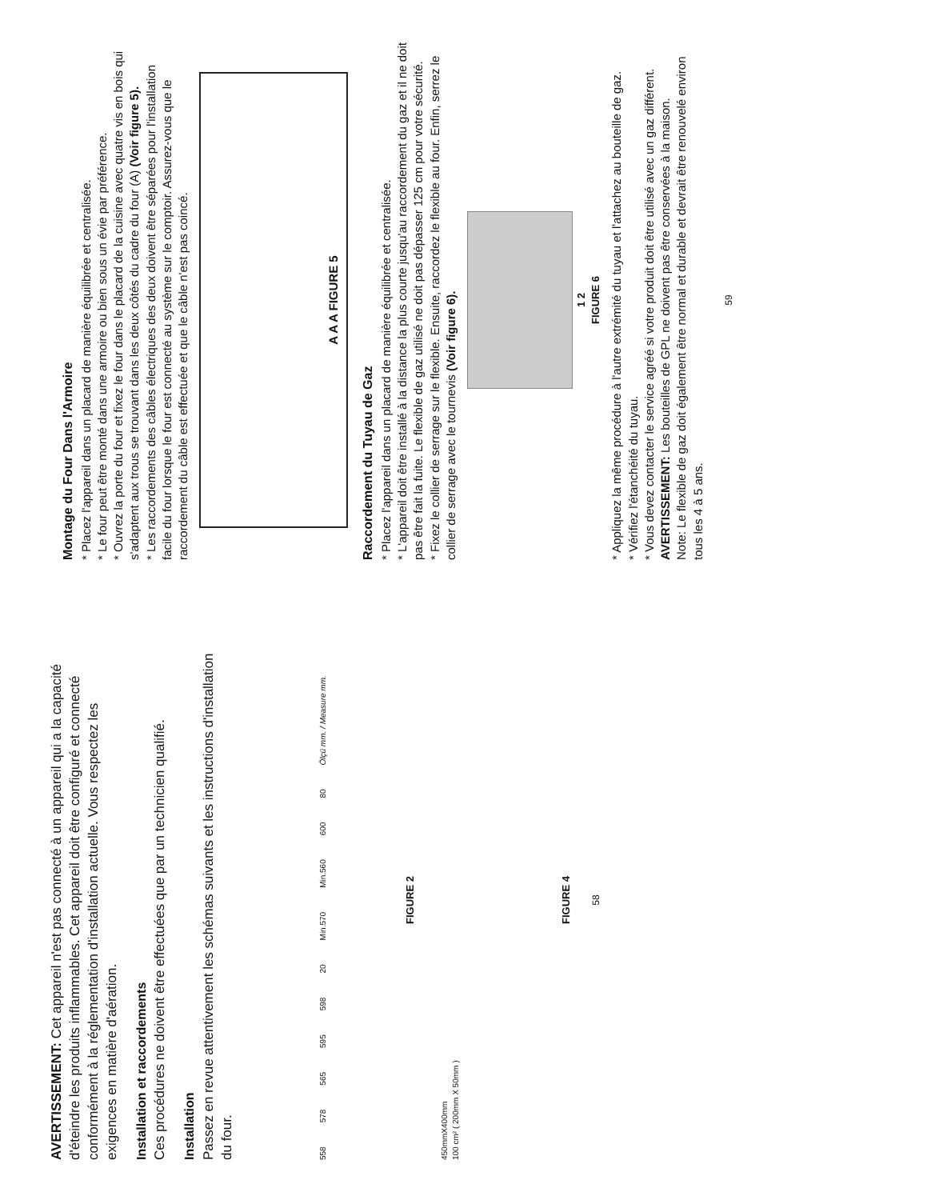AVERTISSEMENT: Cet appareil n'est pas connecté à un appareil qui a la capacité d'éteindre les produits inflammables. Cet appareil doit être configuré et connecté conformément à la réglementation d'installation actuelle. Vous respectez les exigences en matière d'aération.
Installation et raccordements
Ces procédures ne doivent être effectuées que par un technicien qualifié.
Installation
Passez en revue attentivement les schémas suivants et les instructions d'installation du four.
558 578 565 595 598 20 Min.570 Min.560 600 80 Ölçü mm. / Measure mm.
FIGURE 2
450mmX400mm
100 cm² ( 200mm X 50mm )
FIGURE 4
58
Montage du Four Dans l'Armoire
* Placez l'appareil dans un placard de manière équilibrée et centralisée.
* Le four peut être monté dans une armoire ou bien sous un évie par préférence.
* Ouvrez la porte du four et fixez le four dans le placard de la cuisine avec quatre vis en bois qui s'adaptent aux trous se trouvant dans les deux côtés du cadre du four (A) (Voir figure 5).
* Les raccordements des câbles électriques des deux doivent être séparées pour l'installation facile du four lorsque le four est connecté au système sur le comptoir. Assurez-vous que le raccordement du câble est effectuée et que le câble n'est pas coincé.
A A A FIGURE 5
Raccordement du Tuyau de Gaz
* Placez l'appareil dans un placard de manière équilibrée et centralisée.
* L'appareil doit être installé à la distance la plus courte jusqu'au raccordement du gaz et il ne doit pas être fait la fuite. Le flexible de gaz utilisé ne doit pas dépasser 125 cm pour votre sécurité.
* Fixez le collier de serrage sur le flexible. Ensuite, raccordez le flexible au four. Enfin, serrez le collier de serrage avec le tournevis (Voir figure 6).
1 2
FIGURE 6
* Appliquez la même procédure à l'autre extrémité du tuyau et l'attachez au bouteille de gaz.
* Vérifiez l'étanchéité du tuyau.
* Vous devez contacter le service agréé si votre produit doit être utilisé avec un gaz différent.
AVERTISSEMENT: Les bouteilles de GPL ne doivent pas être conservées à la maison.
Note: Le flexible de gaz doit également être normal et durable et devrait être renouvelé environ tous les 4 à 5 ans.
59